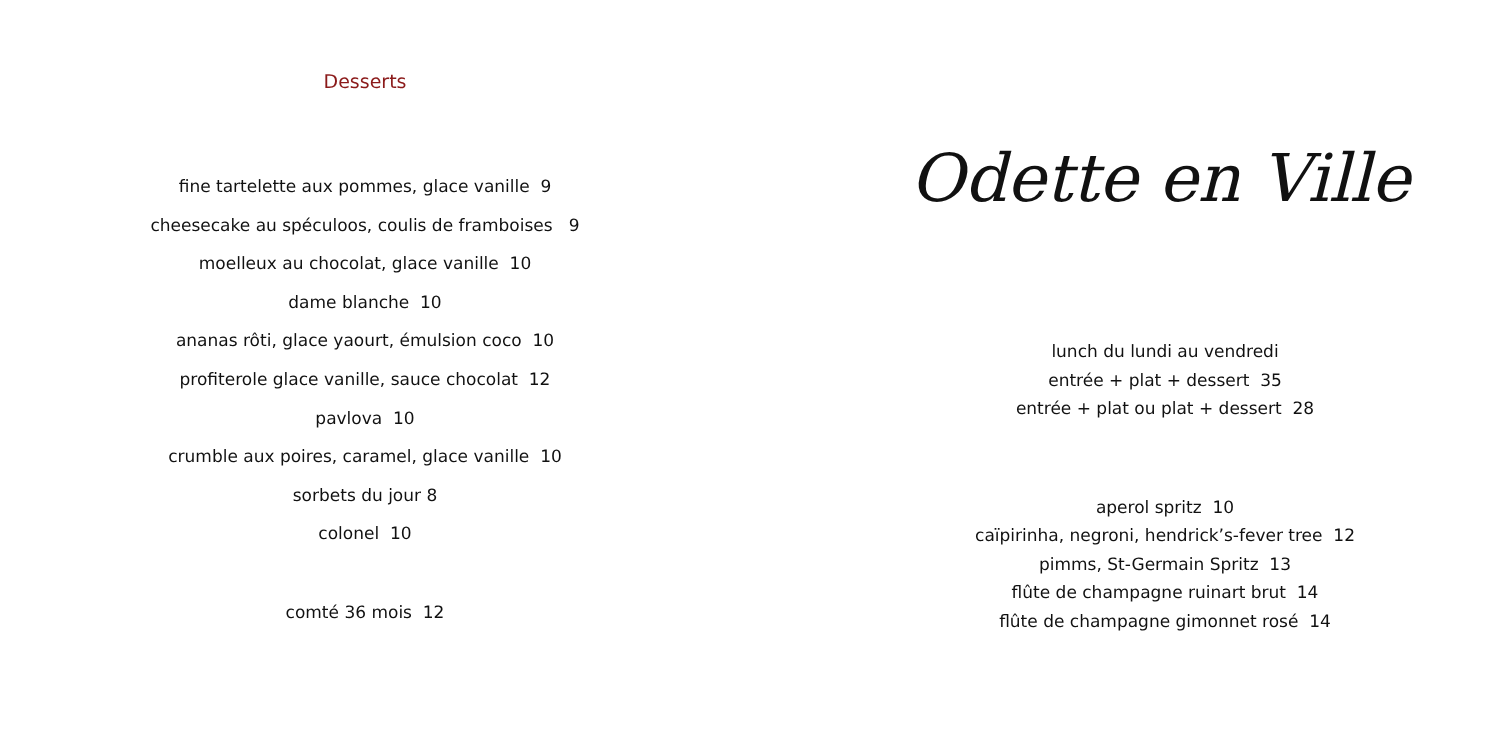Desserts
fine tartelette aux pommes, glace vanille 9
cheesecake au spéculoos, coulis de framboises 9
moelleux au chocolat, glace vanille 10
dame blanche 10
ananas rôti, glace yaourt, émulsion coco 10
profiterole glace vanille, sauce chocolat 12
pavlova 10
crumble aux poires, caramel, glace vanille 10
sorbets du jour 8
colonel 10
comté 36 mois 12
Odette en Ville
lunch du lundi au vendredi
entrée + plat + dessert 35
entrée + plat ou plat + dessert 28
aperol spritz 10
caïpirinha, negroni, hendrick’s-fever tree 12
pimms, St-Germain Spritz 13
flûte de champagne ruinart brut 14
flûte de champagne gimonnet rosé 14